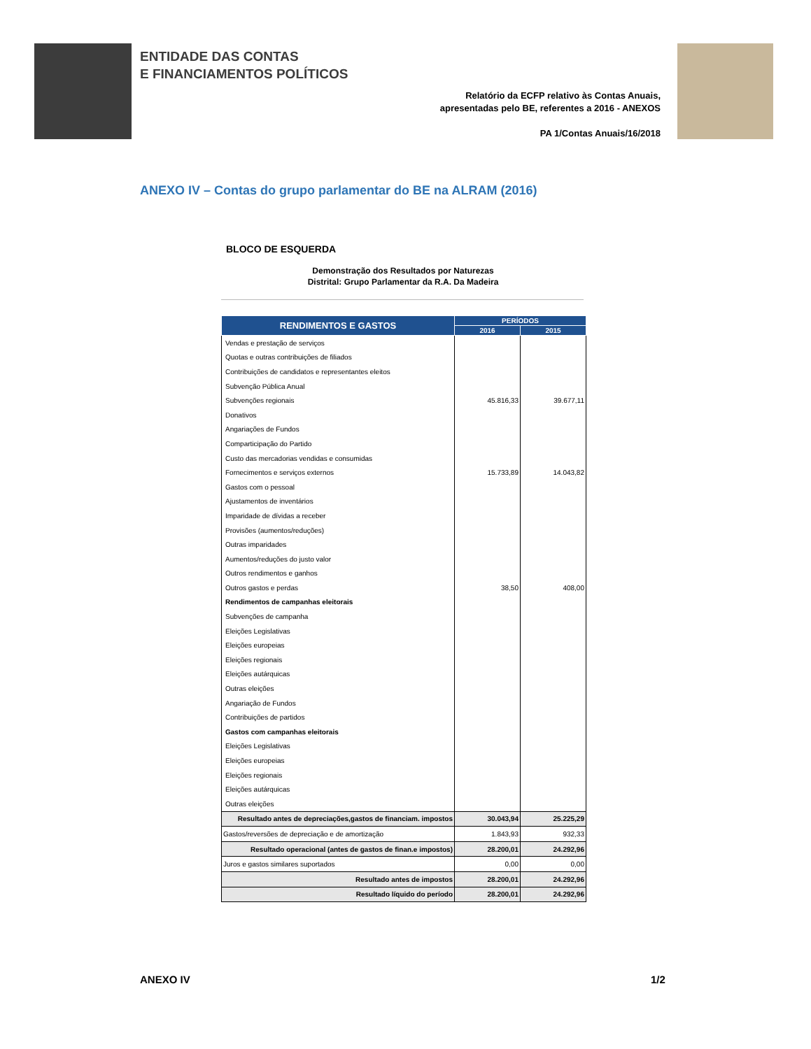ENTIDADE DAS CONTAS
E FINANCIAMENTOS POLÍTICOS
Relatório da ECFP relativo às Contas Anuais,
apresentadas pelo BE, referentes a 2016 - ANEXOS
PA 1/Contas Anuais/16/2018
ANEXO IV – Contas do grupo parlamentar do BE na ALRAM (2016)
BLOCO DE ESQUERDA
Demonstração dos Resultados por Naturezas
Distrital: Grupo Parlamentar da R.A. Da Madeira
| RENDIMENTOS E GASTOS | PERÍODOS | |
| --- | --- | --- |
| | 2016 | 2015 |
| Vendas e prestação de serviços | | |
| Quotas e outras contribuições de filiados | | |
| Contribuições de candidatos e representantes eleitos | | |
| Subvenção Pública Anual | | |
| Subvenções regionais | 45.816,33 | 39.677,11 |
| Donativos | | |
| Angariações de Fundos | | |
| Comparticipação do Partido | | |
| Custo das mercadorias vendidas e consumidas | | |
| Fornecimentos e serviços externos | 15.733,89 | 14.043,82 |
| Gastos com o pessoal | | |
| Ajustamentos de inventários | | |
| Imparidade de dívidas a receber | | |
| Provisões (aumentos/reduções) | | |
| Outras imparidades | | |
| Aumentos/reduções do justo valor | | |
| Outros rendimentos e ganhos | | |
| Outros gastos e perdas | 38,50 | 408,00 |
| Rendimentos de campanhas eleitorais | | |
| Subvenções de campanha | | |
| Eleições Legislativas | | |
| Eleições europeias | | |
| Eleições regionais | | |
| Eleições autárquicas | | |
| Outras eleições | | |
| Angariação de Fundos | | |
| Contribuições de partidos | | |
| Gastos com campanhas eleitorais | | |
| Eleições Legislativas | | |
| Eleições europeias | | |
| Eleições regionais | | |
| Eleições autárquicas | | |
| Outras eleições | | |
| Resultado antes de depreciações,gastos de financiam. impostos | 30.043,94 | 25.225,29 |
| Gastos/reversões de depreciação e de amortização | 1.843,93 | 932,33 |
| Resultado operacional (antes de gastos de finan.e impostos) | 28.200,01 | 24.292,96 |
| Juros e gastos similares suportados | 0,00 | 0,00 |
| Resultado antes de impostos | 28.200,01 | 24.292,96 |
| Resultado líquido do período | 28.200,01 | 24.292,96 |
ANEXO IV 1/2